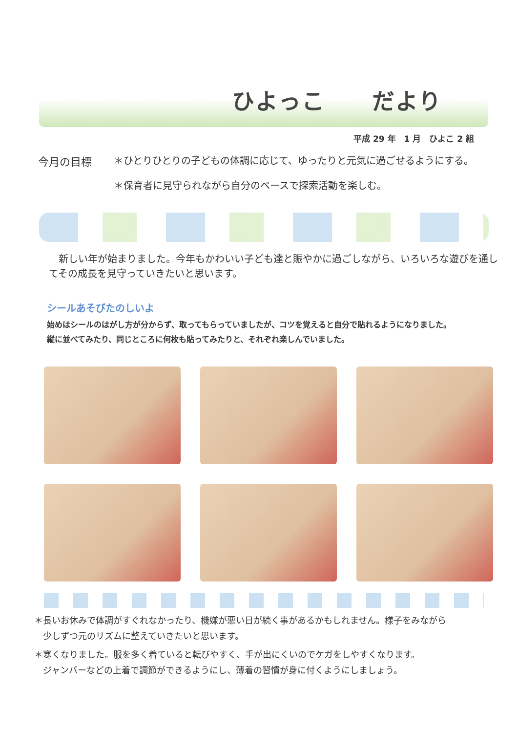ひよっこ　　だより
平成 29 年　1 月　ひよこ 2 組
今月の目標 ＊ひとりひとりの子どもの体調に応じて、ゆったりと元気に過ごせるようにする。
＊保育者に見守られながら自分のペースで探索活動を楽しむ。
新しい年が始まりました。今年もかわいい子ども達と賑やかに過ごしながら、いろいろな遊びを通してその成長を見守っていきたいと思います。
シールあそびたのしいよ
始めはシールのはがし方が分からず、取ってもらっていましたが、コツを覚えると自分で貼れるようになりました。
縦に並べてみたり、同じところに何枚も貼ってみたりと、それぞれ楽しんでいました。
＊長いお休みで体調がすぐれなかったり、機嫌が悪い日が続く事があるかもしれません。様子をみながら
　少しずつ元のリズムに整えていきたいと思います。
＊寒くなりました。服を多く着ていると転びやすく、手が出にくいのでケガをしやすくなります。
　ジャンバーなどの上着で調節ができるようにし、薄着の習慣が身に付くようにしましょう。